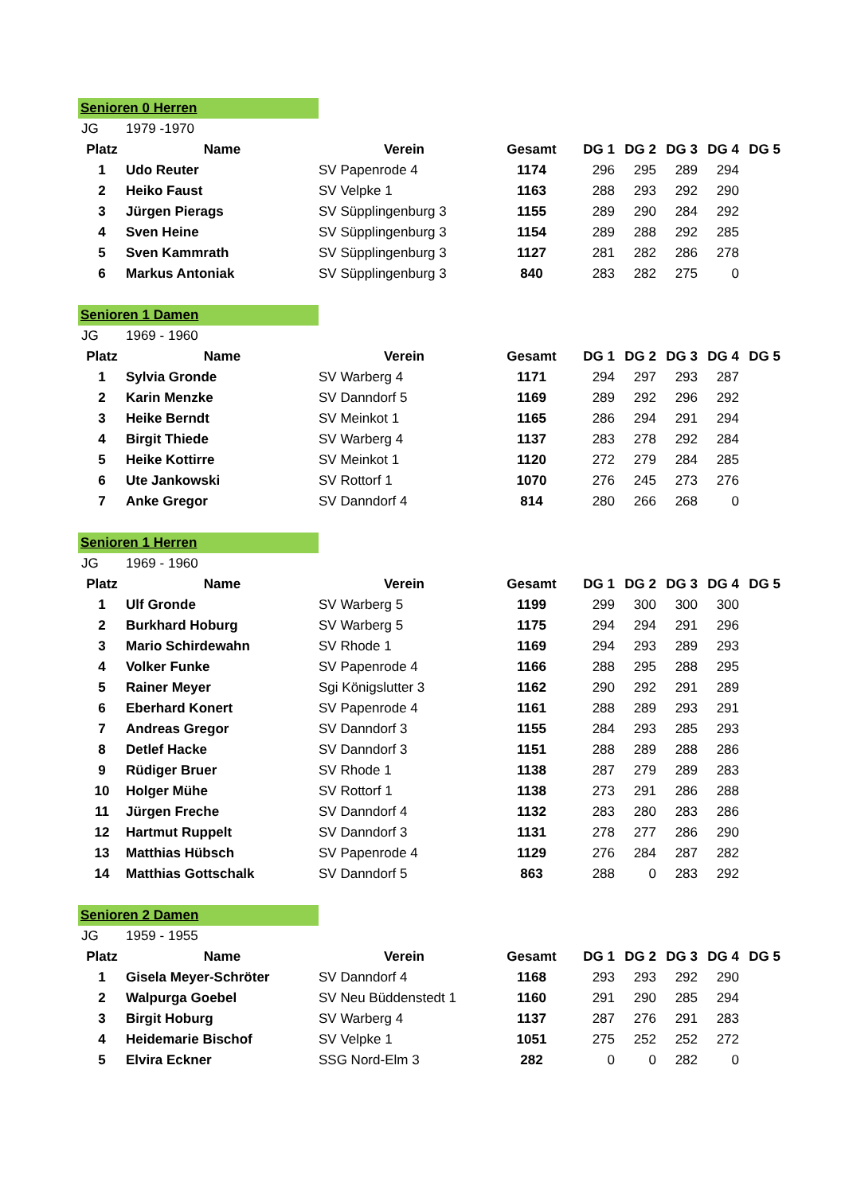| Senioren 0 Herren | | | | | | | | |
| JG | 1979 -1970 | | | | | | | |
| Platz | Name | Verein | Gesamt | DG 1 | DG 2 | DG 3 | DG 4 | DG 5 |
| 1 | Udo Reuter | SV Papenrode 4 | 1174 | 296 | 295 | 289 | 294 | |
| 2 | Heiko Faust | SV Velpke 1 | 1163 | 288 | 293 | 292 | 290 | |
| 3 | Jürgen Pierags | SV Süpplingenburg 3 | 1155 | 289 | 290 | 284 | 292 | |
| 4 | Sven Heine | SV Süpplingenburg 3 | 1154 | 289 | 288 | 292 | 285 | |
| 5 | Sven Kammrath | SV Süpplingenburg 3 | 1127 | 281 | 282 | 286 | 278 | |
| 6 | Markus Antoniak | SV Süpplingenburg 3 | 840 | 283 | 282 | 275 | 0 | |
| Senioren 1 Damen | | | | | | | | |
| JG | 1969 - 1960 | | | | | | | |
| Platz | Name | Verein | Gesamt | DG 1 | DG 2 | DG 3 | DG 4 | DG 5 |
| 1 | Sylvia Gronde | SV Warberg 4 | 1171 | 294 | 297 | 293 | 287 | |
| 2 | Karin Menzke | SV Danndorf 5 | 1169 | 289 | 292 | 296 | 292 | |
| 3 | Heike Berndt | SV Meinkot 1 | 1165 | 286 | 294 | 291 | 294 | |
| 4 | Birgit Thiede | SV Warberg 4 | 1137 | 283 | 278 | 292 | 284 | |
| 5 | Heike Kottirre | SV Meinkot 1 | 1120 | 272 | 279 | 284 | 285 | |
| 6 | Ute Jankowski | SV Rottorf 1 | 1070 | 276 | 245 | 273 | 276 | |
| 7 | Anke Gregor | SV Danndorf 4 | 814 | 280 | 266 | 268 | 0 | |
| Senioren 1 Herren | | | | | | | | |
| JG | 1969 - 1960 | | | | | | | |
| Platz | Name | Verein | Gesamt | DG 1 | DG 2 | DG 3 | DG 4 | DG 5 |
| 1 | Ulf Gronde | SV Warberg 5 | 1199 | 299 | 300 | 300 | 300 | |
| 2 | Burkhard Hoburg | SV Warberg 5 | 1175 | 294 | 294 | 291 | 296 | |
| 3 | Mario Schirdewahn | SV Rhode 1 | 1169 | 294 | 293 | 289 | 293 | |
| 4 | Volker Funke | SV Papenrode 4 | 1166 | 288 | 295 | 288 | 295 | |
| 5 | Rainer Meyer | Sgi Königslutter 3 | 1162 | 290 | 292 | 291 | 289 | |
| 6 | Eberhard Konert | SV Papenrode 4 | 1161 | 288 | 289 | 293 | 291 | |
| 7 | Andreas Gregor | SV Danndorf 3 | 1155 | 284 | 293 | 285 | 293 | |
| 8 | Detlef Hacke | SV Danndorf 3 | 1151 | 288 | 289 | 288 | 286 | |
| 9 | Rüdiger Bruer | SV Rhode 1 | 1138 | 287 | 279 | 289 | 283 | |
| 10 | Holger Mühe | SV Rottorf 1 | 1138 | 273 | 291 | 286 | 288 | |
| 11 | Jürgen Freche | SV Danndorf 4 | 1132 | 283 | 280 | 283 | 286 | |
| 12 | Hartmut Ruppelt | SV Danndorf 3 | 1131 | 278 | 277 | 286 | 290 | |
| 13 | Matthias Hübsch | SV Papenrode 4 | 1129 | 276 | 284 | 287 | 282 | |
| 14 | Matthias Gottschalk | SV Danndorf 5 | 863 | 288 | 0 | 283 | 292 | |
| Senioren 2 Damen | | | | | | | | |
| JG | 1959 - 1955 | | | | | | | |
| Platz | Name | Verein | Gesamt | DG 1 | DG 2 | DG 3 | DG 4 | DG 5 |
| 1 | Gisela Meyer-Schröter | SV Danndorf 4 | 1168 | 293 | 293 | 292 | 290 | |
| 2 | Walpurga Goebel | SV Neu Büddenstedt 1 | 1160 | 291 | 290 | 285 | 294 | |
| 3 | Birgit Hoburg | SV Warberg 4 | 1137 | 287 | 276 | 291 | 283 | |
| 4 | Heidemarie Bischof | SV Velpke 1 | 1051 | 275 | 252 | 252 | 272 | |
| 5 | Elvira Eckner | SSG Nord-Elm 3 | 282 | 0 | 0 | 282 | 0 | |